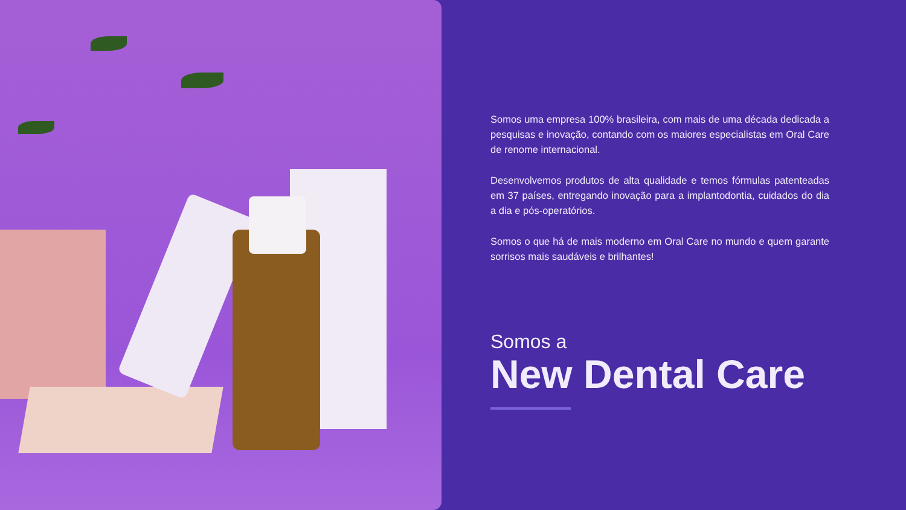Somos uma empresa 100% brasileira, com mais de uma década dedicada a pesquisas e inovação, contando com os maiores especialistas em Oral Care de renome internacional.
Desenvolvemos produtos de alta qualidade e temos fórmulas patenteadas em 37 países, entregando inovação para a implantodontia, cuidados do dia a dia e pós-operatórios.
Somos o que há de mais moderno em Oral Care no mundo e quem garante sorrisos mais saudáveis e brilhantes!
Somos a
New Dental Care